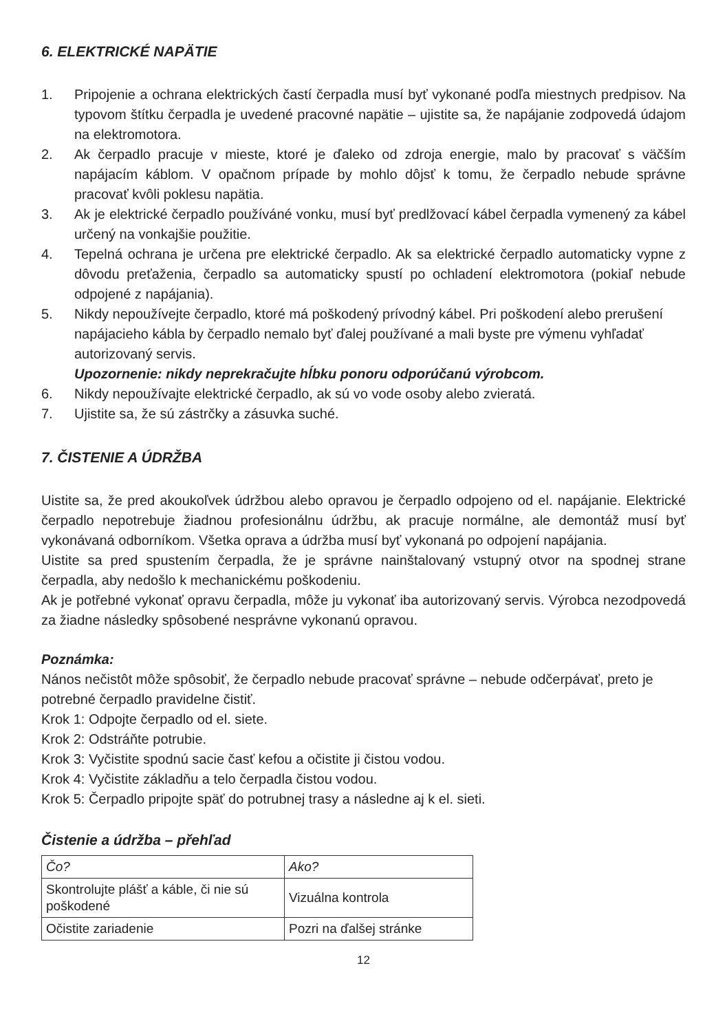6. ELEKTRICKÉ NAPÄTIE
1. Pripojenie a ochrana elektrických častí čerpadla musí byť vykonané podľa miestnych predpisov. Na typovom štítku čerpadla je uvedené pracovné napätie – ujistite sa, že napájanie zodpovedá údajom na elektromotora.
2. Ak čerpadlo pracuje v mieste, ktoré je ďaleko od zdroja energie, malo by pracovať s väčším napájacím káblom. V opačnom prípade by mohlo dôjsť k tomu, že čerpadlo nebude správne pracovať kvôli poklesu napätia.
3. Ak je elektrické čerpadlo používáné vonku, musí byť predlžovací kábel čerpadla vymenený za kábel určený na vonkajšie použitie.
4. Tepelná ochrana je určena pre elektrické čerpadlo. Ak sa elektrické čerpadlo automaticky vypne z dôvodu preťaženia, čerpadlo sa automaticky spustí po ochladení elektromotora (pokiaľ nebude odpojené z napájania).
5. Nikdy nepoužívejte čerpadlo, ktoré má poškodený prívodný kábel. Pri poškodení alebo prerušení napájacieho kábla by čerpadlo nemalo byť ďalej používané a mali byste pre výmenu vyhľadať autorizovaný servis.
Upozornenie: nikdy neprekračujte hĺbku ponoru odporúčanú výrobcom.
6. Nikdy nepoužívajte elektrické čerpadlo, ak sú vo vode osoby alebo zvieratá.
7. Ujistite sa, že sú zástrčky a zásuvka suché.
7. ČISTENIE A ÚDRŽBA
Uistite sa, že pred akoukoľvek údržbou alebo opravou je čerpadlo odpojeno od el. napájanie. Elektrické čerpadlo nepotrebuje žiadnou profesionálnu údržbu, ak pracuje normálne, ale demontáž musí byť vykonávaná odborníkom. Všetka oprava a údržba musí byť vykonaná po odpojení napájania.
Uistite sa pred spustením čerpadla, že je správne nainštalovaný vstupný otvor na spodnej strane čerpadla, aby nedošlo k mechanickému poškodeniu.
Ak je potřebné vykonať opravu čerpadla, môže ju vykonať iba autorizovaný servis. Výrobca nezodpovedá za žiadne následky spôsobené nesprávne vykonanú opravou.
Poznámka:
Nános nečistôt môže spôsobiť, že čerpadlo nebude pracovať správne – nebude odčerpávať, preto je potrebné čerpadlo pravidelne čistiť.
Krok 1: Odpojte čerpadlo od el. siete.
Krok 2: Odstráňte potrubie.
Krok 3: Vyčistite spodnú sacie časť kefou a očistite ji čistou vodou.
Krok 4: Vyčistite základňu a telo čerpadla čistou vodou.
Krok 5: Čerpadlo pripojte späť do potrubnej trasy a následne aj k el. sieti.
Čistenie a údržba – přehľad
| Čo? | Ako? |
| Skontrolujte plášť a káble, či nie sú poškodené | Vizuálna kontrola |
| Očistite zariadenie | Pozri na ďalšej stránke |
12